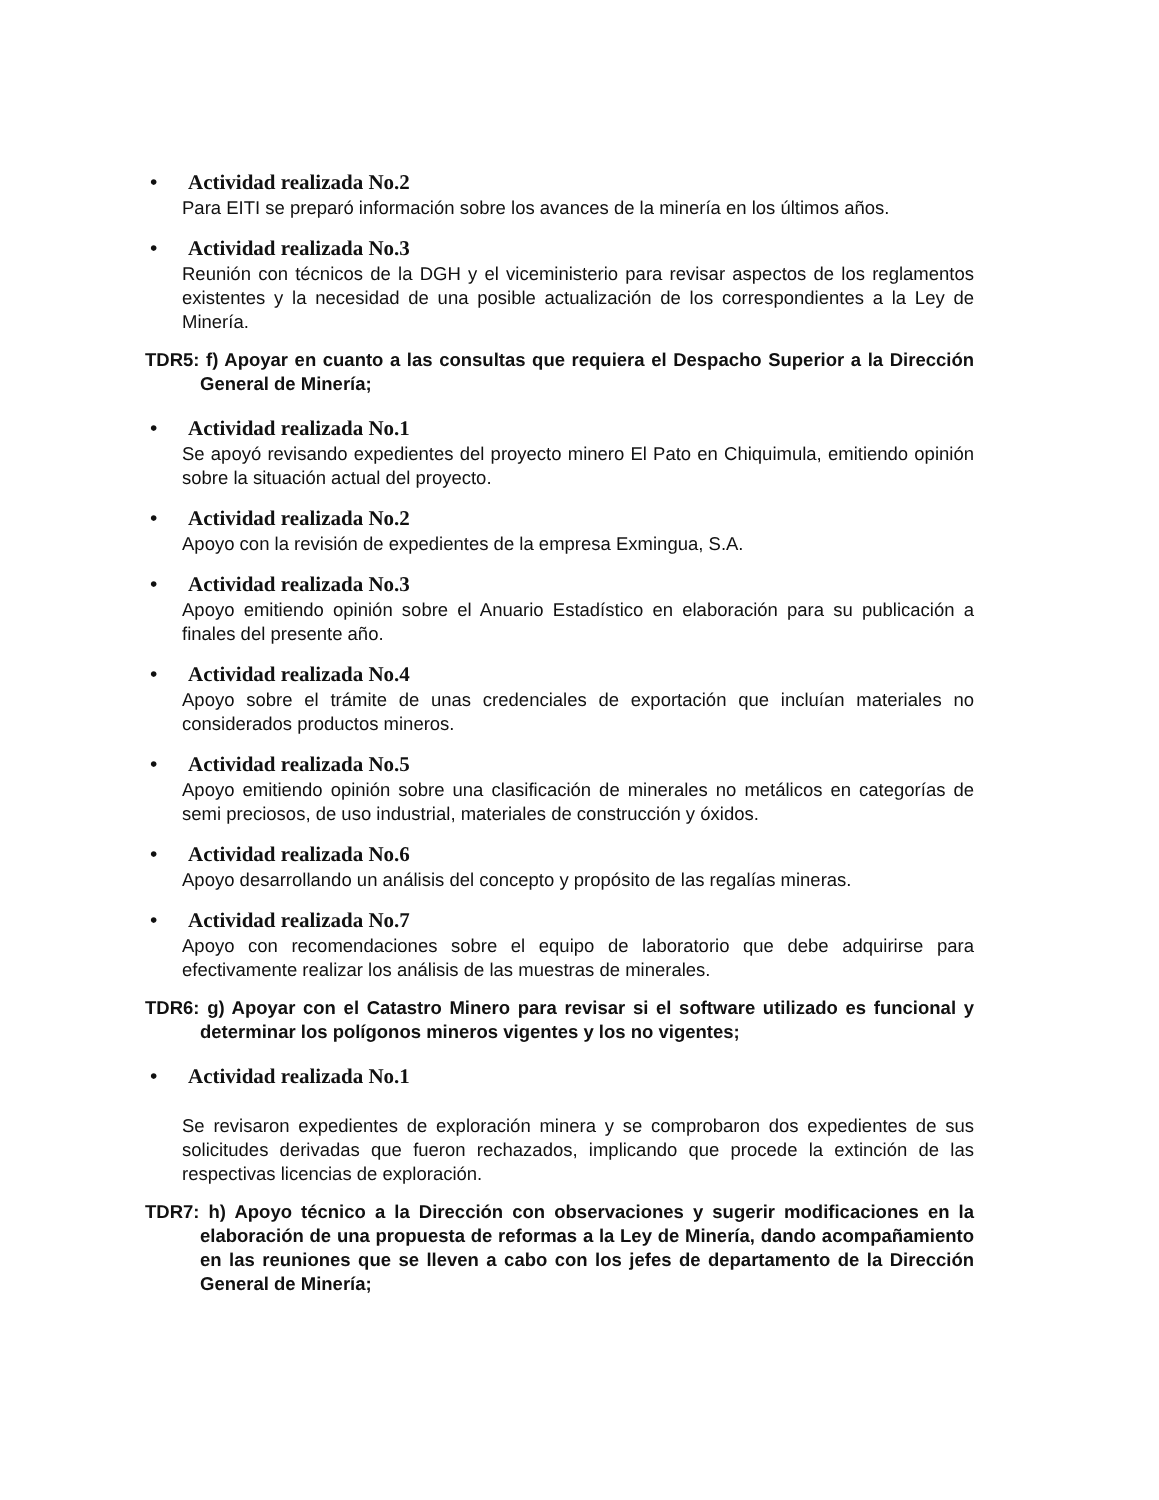• Actividad realizada No.2
Para EITI se preparó información sobre los avances de la minería en los últimos años.
• Actividad realizada No.3
Reunión con técnicos de la DGH y el viceministerio para revisar aspectos de los reglamentos existentes y la necesidad de una posible actualización de los correspondientes a la Ley de Minería.
TDR5: f) Apoyar en cuanto a las consultas que requiera el Despacho Superior a la Dirección General de Minería;
• Actividad realizada No.1
Se apoyó revisando expedientes del proyecto minero El Pato en Chiquimula, emitiendo opinión sobre la situación actual del proyecto.
• Actividad realizada No.2
Apoyo con la revisión de expedientes de la empresa Exmingua, S.A.
• Actividad realizada No.3
Apoyo emitiendo opinión sobre el Anuario Estadístico en elaboración para su publicación a finales del presente año.
• Actividad realizada No.4
Apoyo sobre el trámite de unas credenciales de exportación que incluían materiales no considerados productos mineros.
• Actividad realizada No.5
Apoyo emitiendo opinión sobre una clasificación de minerales no metálicos en categorías de semi preciosos, de uso industrial, materiales de construcción y óxidos.
• Actividad realizada No.6
Apoyo desarrollando un análisis del concepto y propósito de las regalías mineras.
• Actividad realizada No.7
Apoyo con recomendaciones sobre el equipo de laboratorio que debe adquirirse para efectivamente realizar los análisis de las muestras de minerales.
TDR6: g) Apoyar con el Catastro Minero para revisar si el software utilizado es funcional y determinar los polígonos mineros vigentes y los no vigentes;
• Actividad realizada No.1
Se revisaron expedientes de exploración minera y se comprobaron dos expedientes de sus solicitudes derivadas que fueron rechazados, implicando que procede la extinción de las respectivas licencias de exploración.
TDR7: h) Apoyo técnico a la Dirección con observaciones y sugerir modificaciones en la elaboración de una propuesta de reformas a la Ley de Minería, dando acompañamiento en las reuniones que se lleven a cabo con los jefes de departamento de la Dirección General de Minería;